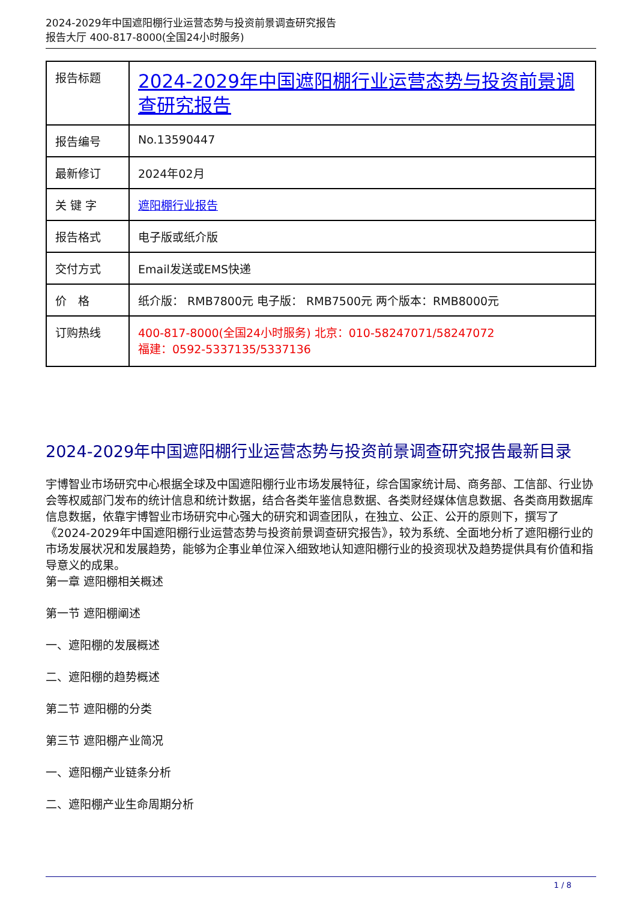2024-2029年中国遮阳棚行业运营态势与投资前景调查研究报告
报告大厅 400-817-8000(全国24小时服务)
| 报告标题 | 2024-2029年中国遮阳棚行业运营态势与投资前景调查研究报告 |
| 报告编号 | No.13590447 |
| 最新修订 | 2024年02月 |
| 关 键 字 | 遮阳棚行业报告 |
| 报告格式 | 电子版或纸介版 |
| 交付方式 | Email发送或EMS快递 |
| 价 格 | 纸介版： RMB7800元 电子版： RMB7500元 两个版本：RMB8000元 |
| 订购热线 | 400-817-8000(全国24小时服务) 北京：010-58247071/58247072 福建：0592-5337135/5337136 |
2024-2029年中国遮阳棚行业运营态势与投资前景调查研究报告最新目录
宇博智业市场研究中心根据全球及中国遮阳棚行业市场发展特征，综合国家统计局、商务部、工信部、行业协会等权威部门发布的统计信息和统计数据，结合各类年鉴信息数据、各类财经媒体信息数据、各类商用数据库信息数据，依靠宇博智业市场研究中心强大的研究和调查团队，在独立、公正、公开的原则下，撰写了《2024-2029年中国遮阳棚行业运营态势与投资前景调查研究报告》，较为系统、全面地分析了遮阳棚行业的市场发展状况和发展趋势，能够为企事业单位深入细致地认知遮阳棚行业的投资现状及趋势提供具有价值和指导意义的成果。
第一章 遮阳棚相关概述
第一节 遮阳棚阐述
一、遮阳棚的发展概述
二、遮阳棚的趋势概述
第二节 遮阳棚的分类
第三节 遮阳棚产业简况
一、遮阳棚产业链条分析
二、遮阳棚产业生命周期分析
1 / 8